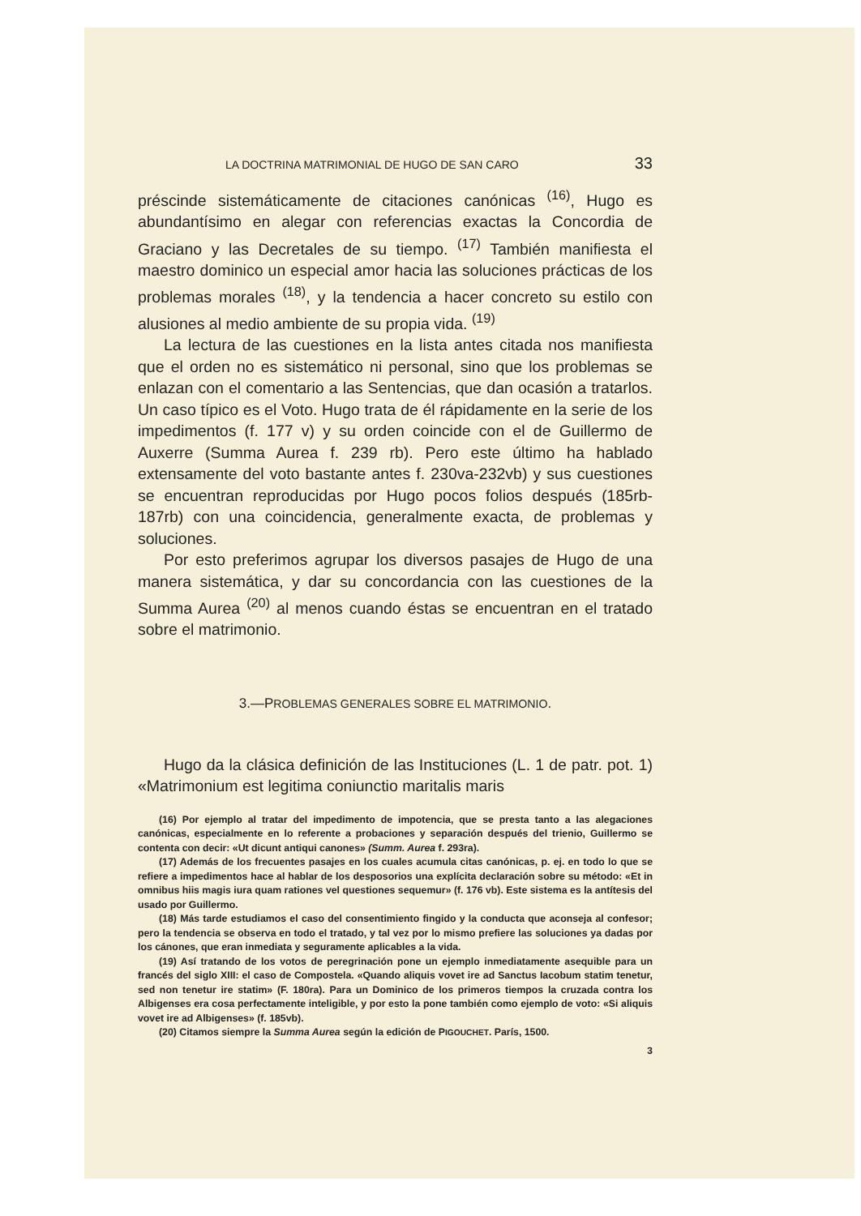LA DOCTRINA MATRIMONIAL DE HUGO DE SAN CARO 33
préscinde sistemáticamente de citaciones canónicas <sup>(16)</sup>, Hugo es abundantísimo en alegar con referencias exactas la Concordia de Graciano y las Decretales de su tiempo. <sup>(17)</sup> También manifiesta el maestro dominico un especial amor hacia las soluciones prácticas de los problemas morales <sup>(18)</sup>, y la tendencia a hacer concreto su estilo con alusiones al medio ambiente de su propia vida. <sup>(19)</sup>
La lectura de las cuestiones en la lista antes citada nos manifiesta que el orden no es sistemático ni personal, sino que los problemas se enlazan con el comentario a las Sentencias, que dan ocasión a tratarlos. Un caso típico es el Voto. Hugo trata de él rápidamente en la serie de los impedimentos (f. 177 v) y su orden coincide con el de Guillermo de Auxerre (Summa Aurea f. 239 rb). Pero este último ha hablado extensamente del voto bastante antes f. 230va-232vb) y sus cuestiones se encuentran reproducidas por Hugo pocos folios después (185rb-187rb) con una coincidencia, generalmente exacta, de problemas y soluciones.
Por esto preferimos agrupar los diversos pasajes de Hugo de una manera sistemática, y dar su concordancia con las cuestiones de la Summa Aurea <sup>(20)</sup> al menos cuando éstas se encuentran en el tratado sobre el matrimonio.
3.—PROBLEMAS GENERALES SOBRE EL MATRIMONIO.
Hugo da la clásica definición de las Instituciones (L. 1 de patr. pot. 1) «Matrimonium est legitima coniunctio maritalis maris
(16) Por ejemplo al tratar del impedimento de impotencia, que se presta tanto a las alegaciones canónicas, especialmente en lo referente a probaciones y separación después del trienio, Guillermo se contenta con decir: «Ut dicunt antiqui canones» (Summ. Aurea f. 293ra).
(17) Además de los frecuentes pasajes en los cuales acumula citas canónicas, p. ej. en todo lo que se refiere a impedimentos hace al hablar de los desposorios una explícita declaración sobre su método: «Et in omnibus hiis magis iura quam rationes vel questiones sequemur» (f. 176 vb). Este sistema es la antítesis del usado por Guillermo.
(18) Más tarde estudiamos el caso del consentimiento fingido y la conducta que aconseja al confesor; pero la tendencia se observa en todo el tratado, y tal vez por lo mismo prefiere las soluciones ya dadas por los cánones, que eran inmediata y seguramente aplicables a la vida.
(19) Así tratando de los votos de peregrinación pone un ejemplo inmediatamente asequible para un francés del siglo XIII: el caso de Compostela. «Quando aliquis vovet ire ad Sanctus Iacobum statim tenetur, sed non tenetur ire statim» (F. 180ra). Para un Dominico de los primeros tiempos la cruzada contra los Albigenses era cosa perfectamente inteligible, y por esto la pone también como ejemplo de voto: «Si aliquis vovet ire ad Albigenses» (f. 185vb).
(20) Citamos siempre la Summa Aurea según la edición de PIGOUCHET. París, 1500.
3